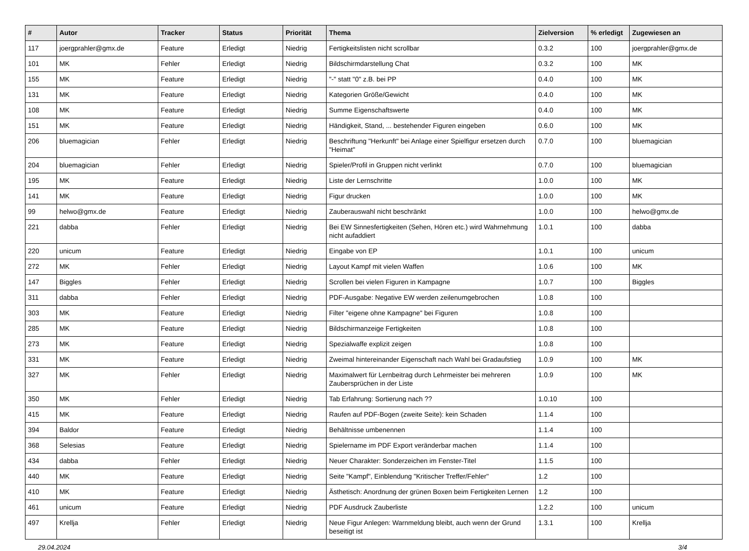| # | Autor | Tracker | Status | Priorität | Thema | Zielversion | % erledigt | Zugewiesen an |
| --- | --- | --- | --- | --- | --- | --- | --- | --- |
| 117 | joergprahler@gmx.de | Feature | Erledigt | Niedrig | Fertigkeitslisten nicht scrollbar | 0.3.2 | 100 | joergprahler@gmx.de |
| 101 | MK | Fehler | Erledigt | Niedrig | Bildschirmdarstellung Chat | 0.3.2 | 100 | MK |
| 155 | MK | Feature | Erledigt | Niedrig | "-" statt "0" z.B. bei PP | 0.4.0 | 100 | MK |
| 131 | MK | Feature | Erledigt | Niedrig | Kategorien Größe/Gewicht | 0.4.0 | 100 | MK |
| 108 | MK | Feature | Erledigt | Niedrig | Summe Eigenschaftswerte | 0.4.0 | 100 | MK |
| 151 | MK | Feature | Erledigt | Niedrig | Händigkeit, Stand, ... bestehender Figuren eingeben | 0.6.0 | 100 | MK |
| 206 | bluemagician | Fehler | Erledigt | Niedrig | Beschriftung "Herkunft" bei Anlage einer Spielfigur ersetzen durch "Heimat" | 0.7.0 | 100 | bluemagician |
| 204 | bluemagician | Fehler | Erledigt | Niedrig | Spieler/Profil in Gruppen nicht verlinkt | 0.7.0 | 100 | bluemagician |
| 195 | MK | Feature | Erledigt | Niedrig | Liste der Lernschritte | 1.0.0 | 100 | MK |
| 141 | MK | Feature | Erledigt | Niedrig | Figur drucken | 1.0.0 | 100 | MK |
| 99 | helwo@gmx.de | Feature | Erledigt | Niedrig | Zauberauswahl nicht beschränkt | 1.0.0 | 100 | helwo@gmx.de |
| 221 | dabba | Fehler | Erledigt | Niedrig | Bei EW Sinnesfertigkeiten (Sehen, Hören etc.) wird Wahrnehmung nicht aufaddiert | 1.0.1 | 100 | dabba |
| 220 | unicum | Feature | Erledigt | Niedrig | Eingabe von EP | 1.0.1 | 100 | unicum |
| 272 | MK | Fehler | Erledigt | Niedrig | Layout Kampf mit vielen Waffen | 1.0.6 | 100 | MK |
| 147 | Biggles | Fehler | Erledigt | Niedrig | Scrollen bei vielen Figuren in Kampagne | 1.0.7 | 100 | Biggles |
| 311 | dabba | Fehler | Erledigt | Niedrig | PDF-Ausgabe: Negative EW werden zeilenumgebrochen | 1.0.8 | 100 | |
| 303 | MK | Feature | Erledigt | Niedrig | Filter "eigene ohne Kampagne" bei Figuren | 1.0.8 | 100 | |
| 285 | MK | Feature | Erledigt | Niedrig | Bildschirmanzeige Fertigkeiten | 1.0.8 | 100 | |
| 273 | MK | Feature | Erledigt | Niedrig | Spezialwaffe explizit zeigen | 1.0.8 | 100 | |
| 331 | MK | Feature | Erledigt | Niedrig | Zweimal hintereinander Eigenschaft nach Wahl bei Gradaufstieg | 1.0.9 | 100 | MK |
| 327 | MK | Fehler | Erledigt | Niedrig | Maximalwert für Lernbeitrag durch Lehrmeister bei mehreren Zaubersprüchen in der Liste | 1.0.9 | 100 | MK |
| 350 | MK | Fehler | Erledigt | Niedrig | Tab Erfahrung: Sortierung nach ?? | 1.0.10 | 100 | |
| 415 | MK | Feature | Erledigt | Niedrig | Raufen auf PDF-Bogen (zweite Seite): kein Schaden | 1.1.4 | 100 | |
| 394 | Baldor | Feature | Erledigt | Niedrig | Behältnisse umbenennen | 1.1.4 | 100 | |
| 368 | Selesias | Feature | Erledigt | Niedrig | Spielername im PDF Export veränderbar machen | 1.1.4 | 100 | |
| 434 | dabba | Fehler | Erledigt | Niedrig | Neuer Charakter: Sonderzeichen im Fenster-Titel | 1.1.5 | 100 | |
| 440 | MK | Feature | Erledigt | Niedrig | Seite "Kampf", Einblendung "Kritischer Treffer/Fehler" | 1.2 | 100 | |
| 410 | MK | Feature | Erledigt | Niedrig | Ästhetisch: Anordnung der grünen Boxen beim Fertigkeiten Lernen | 1.2 | 100 | |
| 461 | unicum | Feature | Erledigt | Niedrig | PDF Ausdruck Zauberliste | 1.2.2 | 100 | unicum |
| 497 | Krellja | Fehler | Erledigt | Niedrig | Neue Figur Anlegen: Warnmeldung bleibt, auch wenn der Grund beseitigt ist | 1.3.1 | 100 | Krellja |
29.04.2024 3/4